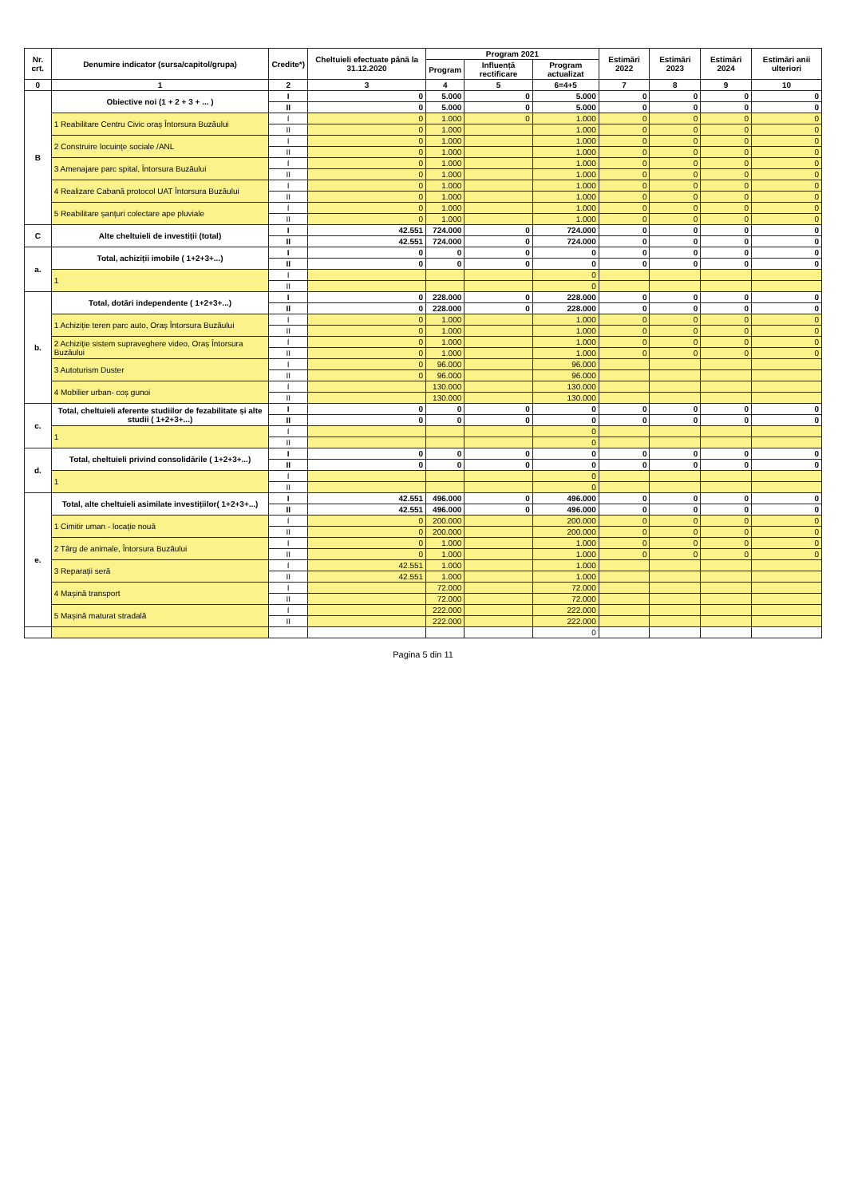| Nr. crt. | Denumire indicator (sursa/capitol/grupa) | Credite*) | Cheltuieli efectuate până la 31.12.2020 | Program 2021 | | | Estimări 2022 | Estimări 2023 | Estimări 2024 | Estimări anii ulteriori |
| --- | --- | --- | --- | --- | --- | --- | --- | --- | --- | --- |
| | | | | Program | Influență rectificare | Program actualizat | | | | |
| 0 | 1 | 2 | 3 | 4 | 5 | 6=4+5 | 7 | 8 | 9 | 10 |
| B | Obiective noi (1 + 2 + 3 + ... ) | I | 0 | 5.000 | 0 | 5.000 | 0 | 0 | 0 | 0 |
| | | II | 0 | 5.000 | 0 | 5.000 | 0 | 0 | 0 | 0 |
| | 1 Reabilitare Centru Civic oraș Întorsura Buzăului | I | 0 | 1.000 | 0 | 1.000 | 0 | 0 | 0 | 0 |
| | | II | 0 | 1.000 | | 1.000 | 0 | 0 | 0 | 0 |
| | 2 Construire locuințe sociale /ANL | I | 0 | 1.000 | | 1.000 | 0 | 0 | 0 | 0 |
| | | II | 0 | 1.000 | | 1.000 | 0 | 0 | 0 | 0 |
| | 3 Amenajare parc spital, Întorsura Buzăului | I | 0 | 1.000 | | 1.000 | 0 | 0 | 0 | 0 |
| | | II | 0 | 1.000 | | 1.000 | 0 | 0 | 0 | 0 |
| | 4 Realizare Cabană protocol UAT Întorsura Buzăului | I | 0 | 1.000 | | 1.000 | 0 | 0 | 0 | 0 |
| | | II | 0 | 1.000 | | 1.000 | 0 | 0 | 0 | 0 |
| | 5 Reabilitare șanțuri colectare ape pluviale | I | 0 | 1.000 | | 1.000 | 0 | 0 | 0 | 0 |
| | | II | 0 | 1.000 | | 1.000 | 0 | 0 | 0 | 0 |
| C | Alte cheltuieli de investiții (total) | I | 42.551 | 724.000 | 0 | 724.000 | 0 | 0 | 0 | 0 |
| | | II | 42.551 | 724.000 | 0 | 724.000 | 0 | 0 | 0 | 0 |
| a. | Total, achiziții imobile ( 1+2+3+...) | I | 0 | 0 | 0 | 0 | 0 | 0 | 0 | 0 |
| | | II | 0 | 0 | 0 | 0 | 0 | 0 | 0 | 0 |
| | 1 | I | | | | 0 | | | | |
| | | II | | | | 0 | | | | |
| b. | Total, dotări independente ( 1+2+3+...) | I | 0 | 228.000 | 0 | 228.000 | 0 | 0 | 0 | 0 |
| | | II | 0 | 228.000 | 0 | 228.000 | 0 | 0 | 0 | 0 |
| | 1 Achiziție teren parc auto, Oraș Întorsura Buzăului | I | 0 | 1.000 | | 1.000 | 0 | 0 | 0 | 0 |
| | | II | 0 | 1.000 | | 1.000 | 0 | 0 | 0 | 0 |
| | 2 Achiziție sistem supraveghere video, Oraș Întorsura Buzăului | I | 0 | 1.000 | | 1.000 | 0 | 0 | 0 | 0 |
| | | II | 0 | 1.000 | | 1.000 | 0 | 0 | 0 | 0 |
| | 3 Autoturism Duster | I | 0 | 96.000 | | 96.000 | | | | |
| | | II | 0 | 96.000 | | 96.000 | | | | |
| | 4 Mobilier urban- coș gunoi | I | | 130.000 | | 130.000 | | | | |
| | | II | | 130.000 | | 130.000 | | | | |
| c. | Total, cheltuieli aferente studiilor de fezabilitate și alte studii ( 1+2+3+...) | I | 0 | 0 | 0 | 0 | 0 | 0 | 0 | 0 |
| | | II | 0 | 0 | 0 | 0 | 0 | 0 | 0 | 0 |
| | 1 | I | | | | 0 | | | | |
| | | II | | | | 0 | | | | |
| d. | Total, cheltuieli privind consolidările ( 1+2+3+...) | I | 0 | 0 | 0 | 0 | 0 | 0 | 0 | 0 |
| | | II | 0 | 0 | 0 | 0 | 0 | 0 | 0 | 0 |
| | 1 | I | | | | 0 | | | | |
| | | II | | | | 0 | | | | |
| e. | Total, alte cheltuieli asimilate investițiilor( 1+2+3+...) | I | 42.551 | 496.000 | 0 | 496.000 | 0 | 0 | 0 | 0 |
| | | II | 42.551 | 496.000 | 0 | 496.000 | 0 | 0 | 0 | 0 |
| | 1 Cimitir uman - locație nouă | I | 0 | 200.000 | | 200.000 | 0 | 0 | 0 | 0 |
| | | II | 0 | 200.000 | | 200.000 | 0 | 0 | 0 | 0 |
| | 2 Târg de animale, Întorsura Buzăului | I | 0 | 1.000 | | 1.000 | 0 | 0 | 0 | 0 |
| | | II | 0 | 1.000 | | 1.000 | 0 | 0 | 0 | 0 |
| | 3 Reparații seră | I | 42.551 | 1.000 | | 1.000 | | | | |
| | | II | 42.551 | 1.000 | | 1.000 | | | | |
| | 4 Mașină transport | I | | 72.000 | | 72.000 | | | | |
| | | II | | 72.000 | | 72.000 | | | | |
| | 5 Mașină maturat stradală | I | | 222.000 | | 222.000 | | | | |
| | | II | | 222.000 | | 222.000 | | | | |
| | | | | | | 0 | | | | |
Pagina 5 din 11